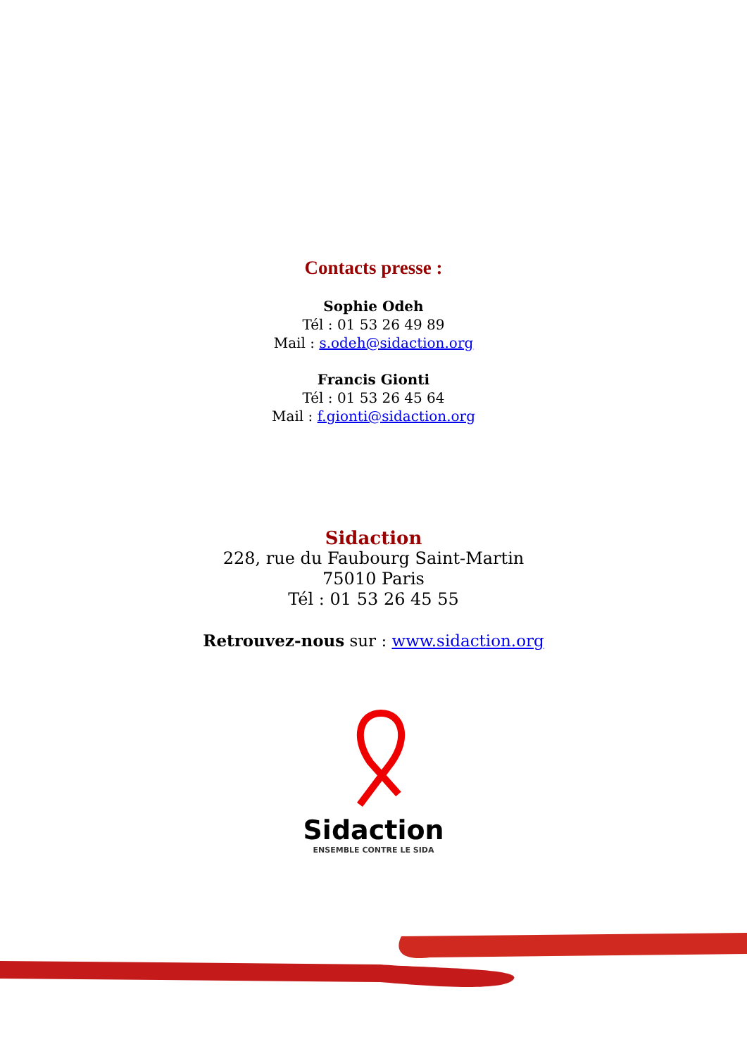Contacts presse :
Sophie Odeh
Tél : 01 53 26 49 89
Mail : s.odeh@sidaction.org
Francis Gionti
Tél : 01 53 26 45 64
Mail : f.gionti@sidaction.org
Sidaction
228, rue du Faubourg Saint-Martin
75010 Paris
Tél : 01 53 26 45 55
Retrouvez-nous sur : www.sidaction.org
Sidaction
ENSEMBLE CONTRE LE SIDA